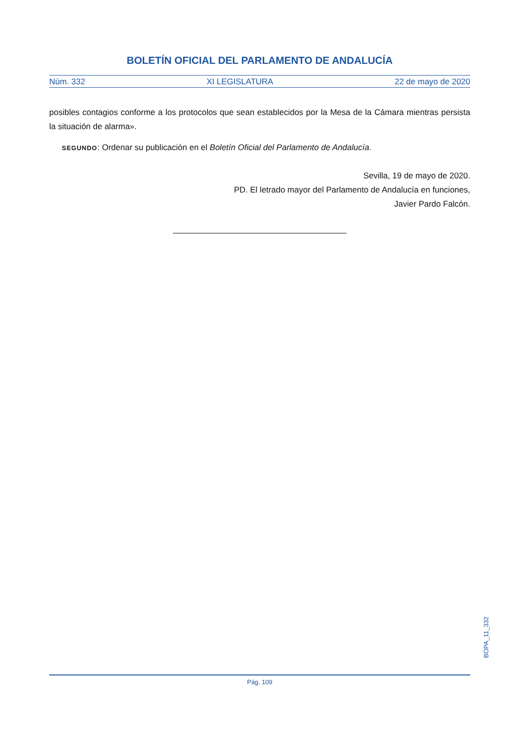BOLETÍN OFICIAL DEL PARLAMENTO DE ANDALUCÍA
Núm. 332 XI LEGISLATURA 22 de mayo de 2020
posibles contagios conforme a los protocolos que sean establecidos por la Mesa de la Cámara mientras persista la situación de alarma».
SEGUNDO: Ordenar su publicación en el Boletín Oficial del Parlamento de Andalucía.
Sevilla, 19 de mayo de 2020.
PD. El letrado mayor del Parlamento de Andalucía en funciones,
Javier Pardo Falcón.
BOPA_11_332
Pág. 109